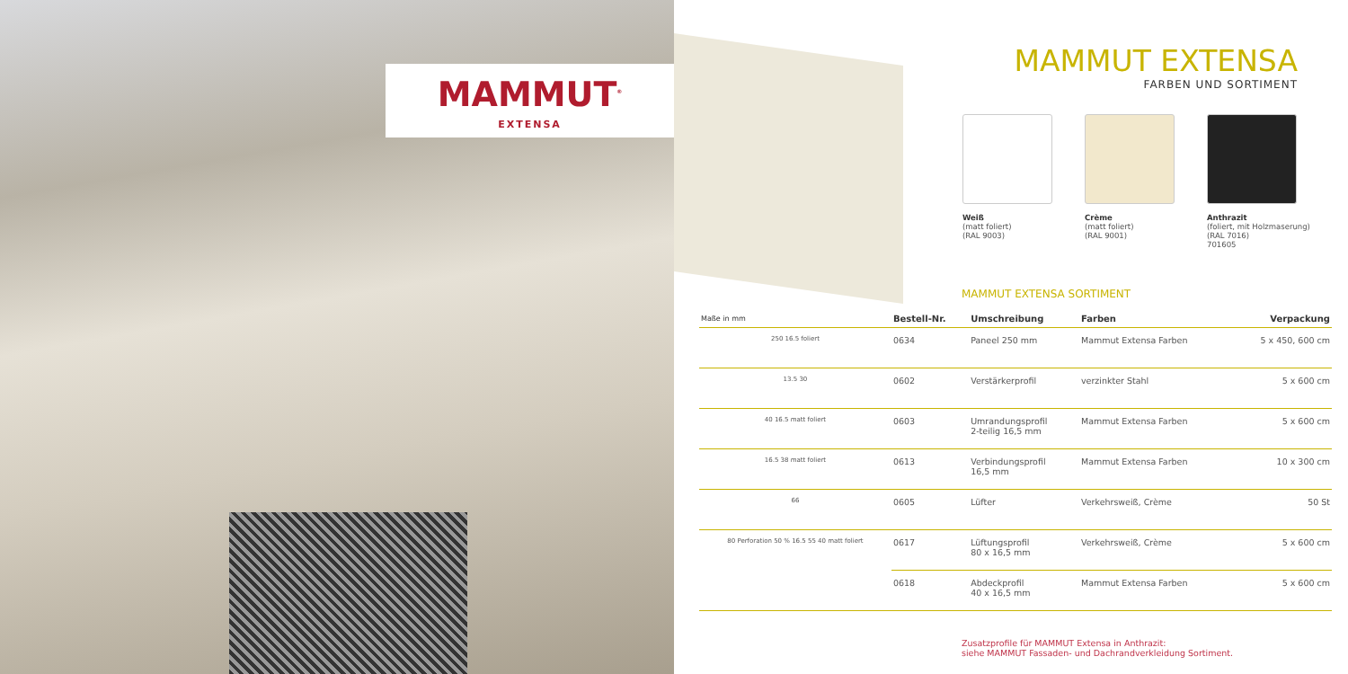MAMMUT<sup>®</sup>
EXTENSA
MAMMUT EXTENSA
FARBEN UND SORTIMENT
Weiß
(matt foliert)
(RAL 9003)
Crème
(matt foliert)
(RAL 9001)
Anthrazit
(foliert, mit Holzmaserung)
(RAL 7016)
701605
MAMMUT EXTENSA SORTIMENT
| Maße in mm | Bestell-Nr. | Umschreibung | Farben | Verpackung |
| --- | --- | --- | --- | --- |
| 250 16.5 foliert | 0634 | Paneel 250 mm | Mammut Extensa Farben | 5 x 450, 600 cm |
| 13.5 30 | 0602 | Verstärkerprofil | verzinkter Stahl | 5 x 600 cm |
| 40 16.5 matt foliert | 0603 | Umrandungsprofil 2-teilig 16,5 mm | Mammut Extensa Farben | 5 x 600 cm |
| 16.5 38 matt foliert | 0613 | Verbindungsprofil 16,5 mm | Mammut Extensa Farben | 10 x 300 cm |
| 66 | 0605 | Lüfter | Verkehrsweiß, Crème | 50 St |
| 80 Perforation 50 % 16.5 55 40 matt foliert | 0617 | Lüftungsprofil 80 x 16,5 mm | Verkehrsweiß, Crème | 5 x 600 cm |
| | 0618 | Abdeckprofil 40 x 16,5 mm | Mammut Extensa Farben | 5 x 600 cm |
Zusatzprofile für MAMMUT Extensa in Anthrazit:
siehe MAMMUT Fassaden- und Dachrandverkleidung Sortiment.